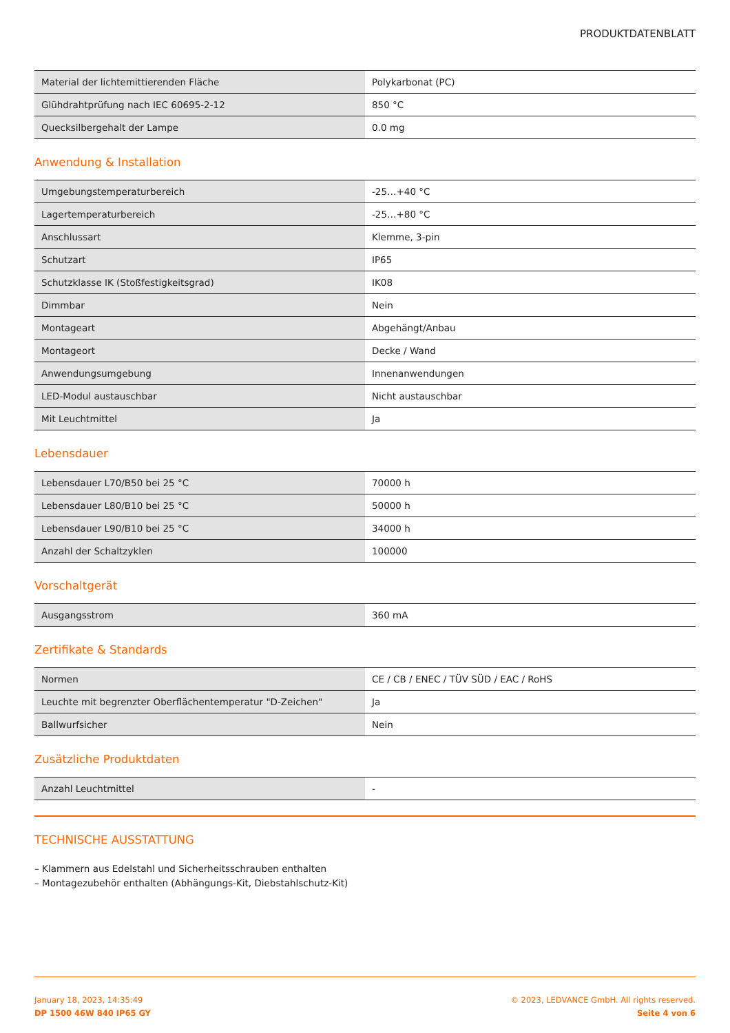PRODUKTDATENBLATT
| Material der lichtemittierenden Fläche | Polykarbonat (PC) |
| Glühdrahtprüfung nach IEC 60695-2-12 | 850 °C |
| Quecksilbergehalt der Lampe | 0.0 mg |
Anwendung & Installation
| Umgebungstemperaturbereich | -25…+40 °C |
| Lagertemperaturbereich | -25…+80 °C |
| Anschlussart | Klemme, 3-pin |
| Schutzart | IP65 |
| Schutzklasse IK (Stoßfestigkeitsgrad) | IK08 |
| Dimmbar | Nein |
| Montageart | Abgehängt/Anbau |
| Montageort | Decke / Wand |
| Anwendungsumgebung | Innenanwendungen |
| LED-Modul austauschbar | Nicht austauschbar |
| Mit Leuchtmittel | Ja |
Lebensdauer
| Lebensdauer L70/B50 bei 25 °C | 70000 h |
| Lebensdauer L80/B10 bei 25 °C | 50000 h |
| Lebensdauer L90/B10 bei 25 °C | 34000 h |
| Anzahl der Schaltzyklen | 100000 |
Vorschaltgerät
| Ausgangsstrom | 360 mA |
Zertifikate & Standards
| Normen | CE / CB / ENEC / TÜV SÜD / EAC / RoHS |
| Leuchte mit begrenzter Oberflächentemperatur "D-Zeichen" | Ja |
| Ballwurfsicher | Nein |
Zusätzliche Produktdaten
| Anzahl Leuchtmittel | - |
TECHNISCHE AUSSTATTUNG
– Klammern aus Edelstahl und Sicherheitsschrauben enthalten
– Montagezubehör enthalten (Abhängungs-Kit, Diebstahlschutz-Kit)
January 18, 2023, 14:35:49
DP 1500 46W 840 IP65 GY
© 2023, LEDVANCE GmbH. All rights reserved.
Seite 4 von 6